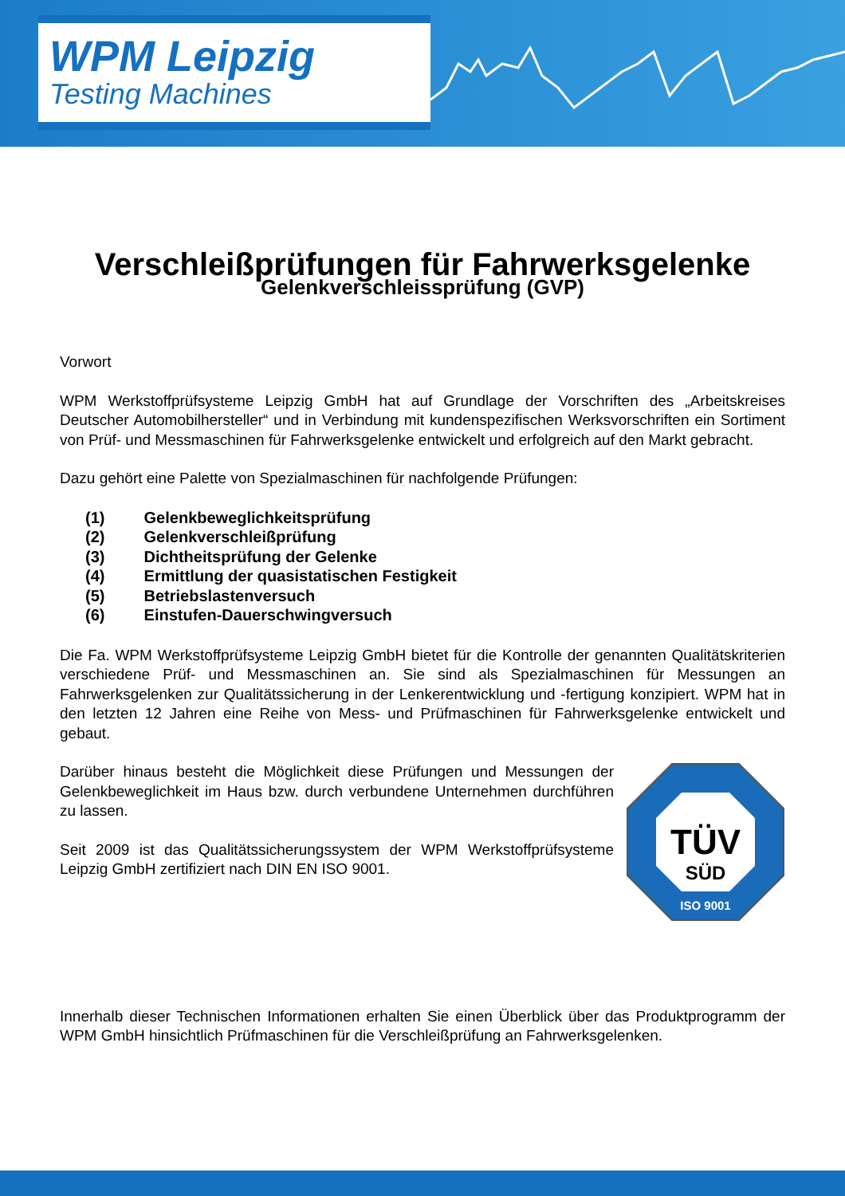WPM Leipzig
Testing Machines
Verschleißprüfungen für Fahrwerksgelenke
Gelenkverschleissprüfung (GVP)
Vorwort
WPM Werkstoffprüfsysteme Leipzig GmbH hat auf Grundlage der Vorschriften des „Arbeitskreises Deutscher Automobilhersteller“ und in Verbindung mit kundenspezifischen Werksvorschriften ein Sortiment von Prüf- und Messmaschinen für Fahrwerksgelenke entwickelt und erfolgreich auf den Markt gebracht.
Dazu gehört eine Palette von Spezialmaschinen für nachfolgende Prüfungen:
(1) Gelenkbeweglichkeitsprüfung
(2) Gelenkverschleißprüfung
(3) Dichtheitsprüfung der Gelenke
(4) Ermittlung der quasistatischen Festigkeit
(5) Betriebslastenversuch
(6) Einstufen-Dauerschwingversuch
Die Fa. WPM Werkstoffprüfsysteme Leipzig GmbH bietet für die Kontrolle der genannten Qualitätskriterien verschiedene Prüf- und Messmaschinen an. Sie sind als Spezialmaschinen für Messungen an Fahrwerksgelenken zur Qualitätssicherung in der Lenkerentwicklung und -fertigung konzipiert. WPM hat in den letzten 12 Jahren eine Reihe von Mess- und Prüfmaschinen für Fahrwerksgelenke entwickelt und gebaut.
TÜV
SÜD
ISO 9001
Darüber hinaus besteht die Möglichkeit diese Prüfungen und Messungen der Gelenkbeweglichkeit im Haus bzw. durch verbundene Unternehmen durchführen zu lassen.
Seit 2009 ist das Qualitätssicherungssystem der WPM Werkstoffprüfsysteme Leipzig GmbH zertifiziert nach DIN EN ISO 9001.
Innerhalb dieser Technischen Informationen erhalten Sie einen Überblick über das Produktprogramm der WPM GmbH hinsichtlich Prüfmaschinen für die Verschleißprüfung an Fahrwerksgelenken.